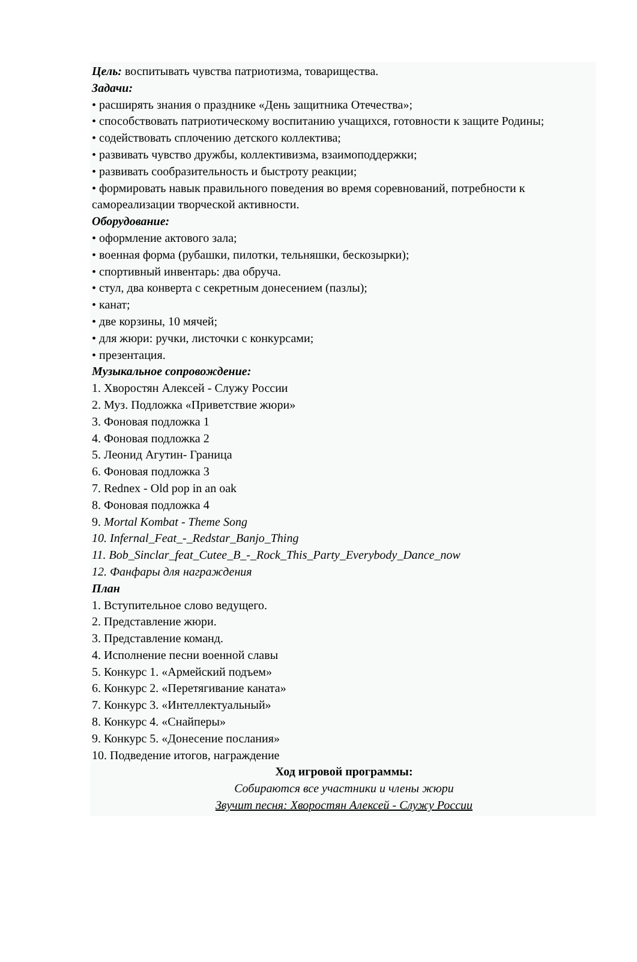Цель: воспитывать чувства патриотизма, товарищества.
Задачи:
• расширять знания о празднике «День защитника Отечества»;
• способствовать патриотическому воспитанию учащихся, готовности к защите Родины;
• содействовать сплочению детского коллектива;
• развивать чувство дружбы, коллективизма, взаимоподдержки;
• развивать сообразительность и быстроту реакции;
• формировать навык правильного поведения во время соревнований, потребности к самореализации творческой активности.
Оборудование:
• оформление актового зала;
• военная форма (рубашки, пилотки, тельняшки, бескозырки);
• спортивный инвентарь: два обруча.
• стул, два конверта с секретным донесением (пазлы);
• канат;
• две корзины, 10 мячей;
• для жюри: ручки, листочки с конкурсами;
• презентация.
Музыкальное сопровождение:
1. Хворостян Алексей - Служу России
2. Муз. Подложка «Приветствие жюри»
3. Фоновая подложка 1
4. Фоновая подложка 2
5. Леонид Агутин- Граница
6. Фоновая подложка 3
7. Rednex - Old pop in an oak
8. Фоновая подложка 4
9. Mortal Kombat - Theme Song
10. Infernal_Feat_-_Redstar_Banjo_Thing
11. Bob_Sinclar_feat_Cutee_B_-_Rock_This_Party_Everybody_Dance_now
12. Фанфары для награждения
План
1. Вступительное слово ведущего.
2. Представление жюри.
3. Представление команд.
4. Исполнение песни военной славы
5. Конкурс 1. «Армейский подъем»
6. Конкурс 2. «Перетягивание каната»
7. Конкурс 3. «Интеллектуальный»
8. Конкурс 4. «Снайперы»
9. Конкурс 5. «Донесение послания»
10. Подведение итогов, награждение
Ход игровой программы:
Собираются все участники и члены жюри
Звучит песня: Хворостян Алексей - Служу России